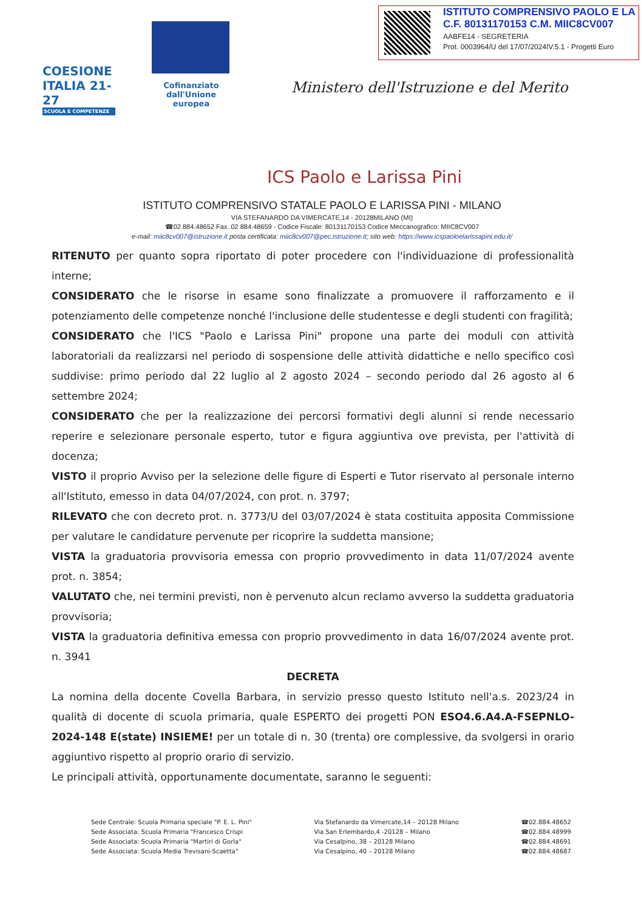ISTITUTO COMPRENSIVO PAOLO E LA
C.F. 80131170153 C.M. MIIC8CV007
AABFE14 - SEGRETERIA
Prot. 0003964/U del 17/07/2024IV.5.1 - Progetti Euro
COESIONE ITALIA 21-27
SCUOLA E COMPETENZE
Cofinanziato dall'Unione europea
Ministero dell'Istruzione e del Merito
ICS Paolo e Larissa Pini
ISTITUTO COMPRENSIVO STATALE PAOLO E LARISSA PINI - MILANO
VIA STEFANARDO DA VIMERCATE,14 - 20128MILANO (MI)
☎02 884.48652 Fax. 02 884.48659 - Codice Fiscale: 80131170153 Codice Meccanografico: MIIC8CV007
e-mail: miic8cv007@istruzione.it posta certificata: miic8cv007@pec.istruzione.it; sito web: https://www.icspaoloelarissapini.edu.it/
RITENUTO per quanto sopra riportato di poter procedere con l'individuazione di professionalità interne;
CONSIDERATO che le risorse in esame sono finalizzate a promuovere il rafforzamento e il potenziamento delle competenze nonché l'inclusione delle studentesse e degli studenti con fragilità;
CONSIDERATO che l'ICS "Paolo e Larissa Pini" propone una parte dei moduli con attività laboratoriali da realizzarsi nel periodo di sospensione delle attività didattiche e nello specifico così suddivise: primo periodo dal 22 luglio al 2 agosto 2024 – secondo periodo dal 26 agosto al 6 settembre 2024;
CONSIDERATO che per la realizzazione dei percorsi formativi degli alunni si rende necessario reperire e selezionare personale esperto, tutor e figura aggiuntiva ove prevista, per l'attività di docenza;
VISTO il proprio Avviso per la selezione delle figure di Esperti e Tutor riservato al personale interno all'Istituto, emesso in data 04/07/2024, con prot. n. 3797;
RILEVATO che con decreto prot. n. 3773/U del 03/07/2024 è stata costituita apposita Commissione per valutare le candidature pervenute per ricoprire la suddetta mansione;
VISTA la graduatoria provvisoria emessa con proprio provvedimento in data 11/07/2024 avente prot. n. 3854;
VALUTATO che, nei termini previsti, non è pervenuto alcun reclamo avverso la suddetta graduatoria provvisoria;
VISTA la graduatoria definitiva emessa con proprio provvedimento in data 16/07/2024 avente prot. n. 3941
DECRETA
La nomina della docente Covella Barbara, in servizio presso questo Istituto nell'a.s. 2023/24 in qualità di docente di scuola primaria, quale ESPERTO dei progetti PON ESO4.6.A4.A-FSEPNLO-2024-148 E(state) INSIEME! per un totale di n. 30 (trenta) ore complessive, da svolgersi in orario aggiuntivo rispetto al proprio orario di servizio.
Le principali attività, opportunamente documentate, saranno le seguenti:
Sede Centrale: Scuola Primaria speciale "P. E. L. Pini"
Sede Associata: Scuola Primaria "Francesco Crispi
Sede Associata: Scuola Primaria "Martiri di Gorla"
Sede Associata: Scuola Media Trevisani-Scaetta"
Via Stefanardo da Vimercate,14 – 20128 Milano
Via San Erlembardo,4 -20128 – Milano
Via Cesalpino, 38 – 20128 Milano
Via Cesalpino, 40 – 20128 Milano
☎02.884.48652
☎02.884.48999
☎02.884.48691
☎02.884.48687